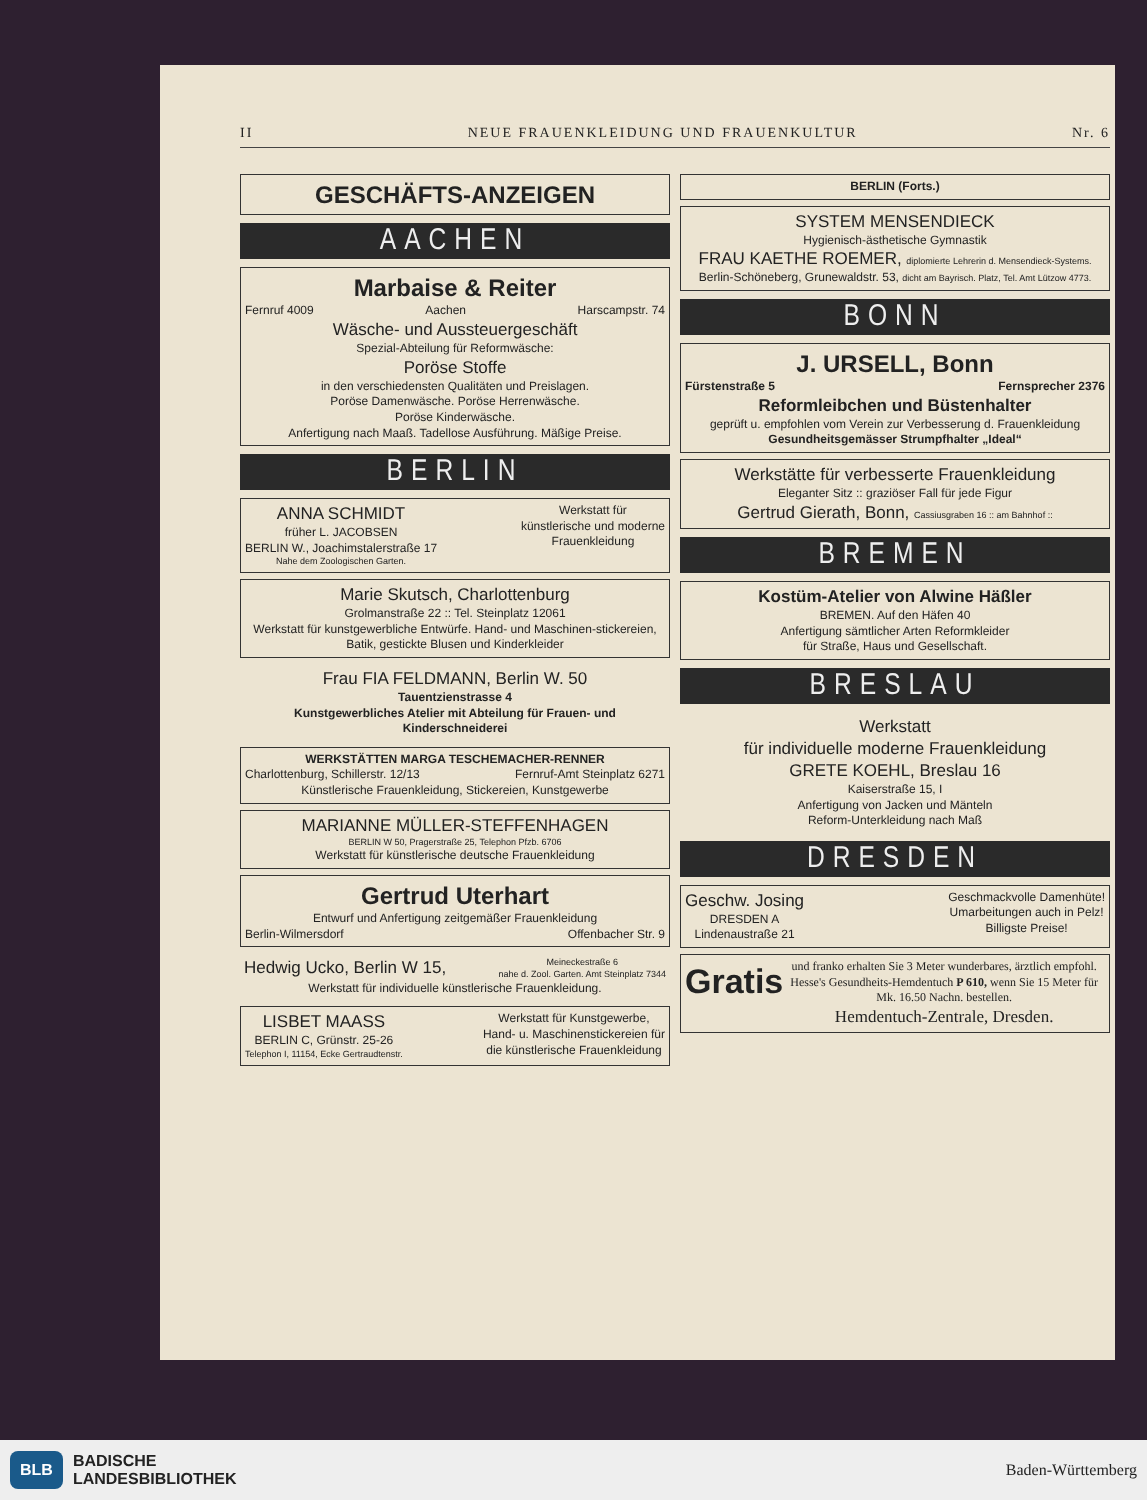II NEUE FRAUENKLEIDUNG UND FRAUENKULTUR Nr. 6
GESCHÄFTS-ANZEIGEN
AACHEN
Marbaise & Reiter
Fernruf 4009 Aachen Harscampstr. 74
Wäsche- und Aussteuergeschäft
Spezial-Abteilung für Reformwäsche:
Poröse Stoffe
in den verschiedensten Qualitäten und Preislagen.
Poröse Damenwäsche. Poröse Herrenwäsche.
Poröse Kinderwäsche.
Anfertigung nach Maaß. Tadellose Ausführung. Mäßige Preise.
BERLIN
ANNA SCHMIDT
früher L. JACOBSEN
BERLIN W., Joachimstalerstraße 17
Nahe dem Zoologischen Garten.
Werkstatt für
künstlerische und moderne
Frauenkleidung
Marie Skutsch, Charlottenburg
Grolmanstraße 22 :: Tel. Steinplatz 12061
Werkstatt für kunstgewerbliche Entwürfe. Hand- und Maschinen-stickereien, Batik, gestickte Blusen und Kinderkleider
Frau FIA FELDMANN, Berlin W. 50
Tauentzienstrasse 4
Kunstgewerbliches Atelier mit Abteilung für Frauen- und Kinderschneiderei
WERKSTÄTTEN MARGA TESCHEMACHER-RENNER
Charlottenburg, Schillerstr. 12/13 Fernruf-Amt Steinplatz 6271
Künstlerische Frauenkleidung, Stickereien, Kunstgewerbe
MARIANNE MÜLLER-STEFFENHAGEN
BERLIN W 50, Pragerstraße 25, Telephon Pfzb. 6706
Werkstatt für künstlerische deutsche Frauenkleidung
Gertrud Uterhart
Entwurf und Anfertigung zeitgemäßer Frauenkleidung
Berlin-Wilmersdorf Offenbacher Str. 9
Hedwig Ucko, Berlin W 15, Meineckestraße 6
nahe d. Zool. Garten. Amt Steinplatz 7344
Werkstatt für individuelle künstlerische Frauenkleidung.
LISBET MAASS
BERLIN C, Grünstr. 25-26
Telephon I, 11154, Ecke Gertraudtenstr.
Werkstatt für Kunstgewerbe,
Hand- u. Maschinenstickereien für
die künstlerische Frauenkleidung
BERLIN (Forts.)
SYSTEM MENSENDIECK
Hygienisch-ästhetische Gymnastik
FRAU KAETHE ROEMER, diplomierte Lehrerin d. Mensendieck-Systems.
Berlin-Schöneberg, Grunewaldstr. 53, dicht am Bayrisch. Platz, Tel. Amt Lützow 4773.
BONN
J. URSELL, Bonn
Fürstenstraße 5 Fernsprecher 2376
Reformleibchen und Büstenhalter
geprüft u. empfohlen vom Verein zur Verbesserung d. Frauenkleidung
Gesundheitsgemässer Strumpfhalter „Ideal“
Werkstätte für verbesserte Frauenkleidung
Eleganter Sitz :: graziöser Fall für jede Figur
Gertrud Gierath, Bonn, Cassiusgraben 16 :: am Bahnhof ::
BREMEN
Kostüm-Atelier von Alwine Häßler
BREMEN. Auf den Häfen 40
Anfertigung sämtlicher Arten Reformkleider
für Straße, Haus und Gesellschaft.
BRESLAU
Werkstatt
für individuelle moderne Frauenkleidung
GRETE KOEHL, Breslau 16
Kaiserstraße 15, I
Anfertigung von Jacken und Mänteln
Reform-Unterkleidung nach Maß
DRESDEN
Geschw. Josing
DRESDEN A
Lindenaustraße 21
Geschmackvolle Damenhüte!
Umarbeitungen auch in Pelz!
Billigste Preise!
Gratis
und franko erhalten Sie 3 Meter wunderbares, ärztlich empfohl. Hesse's Gesundheits-Hemdentuch P 610, wenn Sie 15 Meter für Mk. 16.50 Nachn. bestellen.
Hemdentuch-Zentrale, Dresden.
BLB BADISCHE
LANDESBIBLIOTHEK
Baden-Württemberg